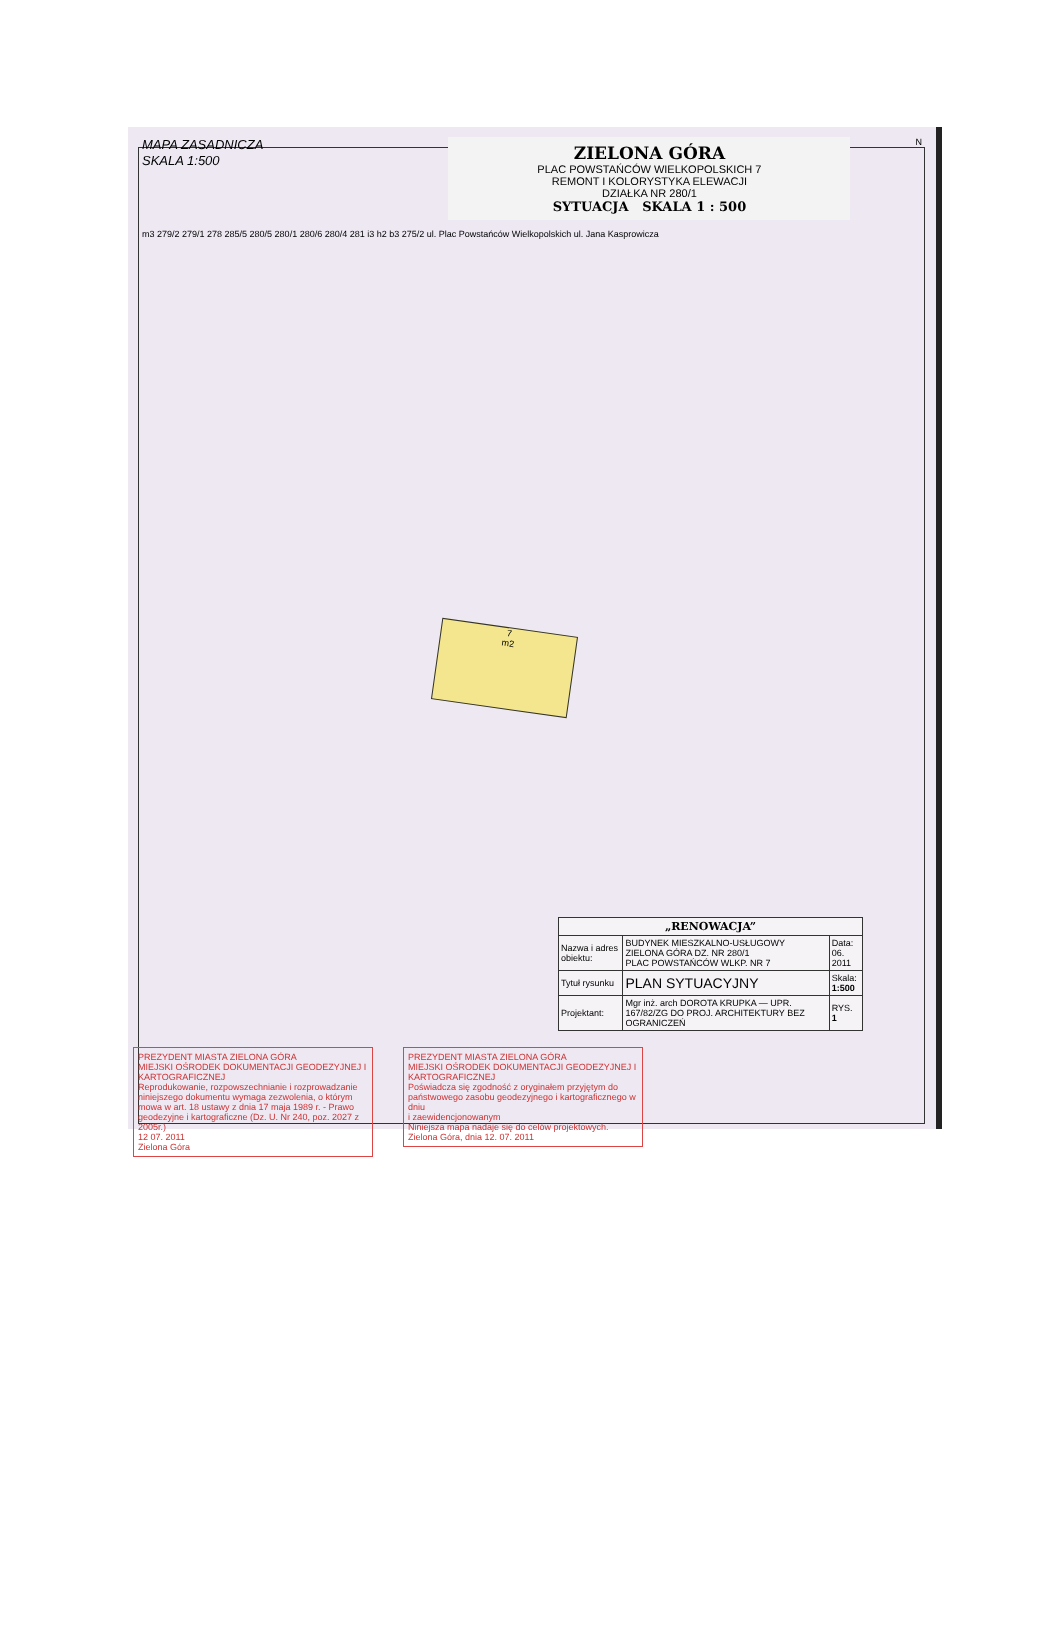MAPA ZASADNICZA
SKALA 1:500
ZIELONA GÓRA
PLAC POWSTAŃCÓW WIELKOPOLSKICH 7
REMONT I KOLORYSTYKA ELEWACJI
DZIAŁKA NR 280/1
SYTUACJA SKALA 1 : 500
N
m3 279/2 279/1 278 285/5 280/5 280/1 280/6 280/4 281 i3 h2 b3 275/2 ul. Plac Powstańców Wielkopolskich ul. Jana Kasprowicza
7
m2
| „RENOWACJA” | | |
| Nazwa i adres obiektu: | BUDYNEK MIESZKALNO-USŁUGOWY ZIELONA GÓRA DZ. NR 280/1 PLAC POWSTAŃCÓW WLKP. NR 7 | Data: 06. 2011 |
| Tytuł rysunku | PLAN SYTUACYJNY | Skala: 1:500 |
| Projektant: | Mgr inż. arch DOROTA KRUPKA — UPR. 167/82/ZG DO PROJ. ARCHITEKTURY BEZ OGRANICZEŃ | RYS. 1 |
PREZYDENT MIASTA ZIELONA GÓRA
MIEJSKI OŚRODEK DOKUMENTACJI GEODEZYJNEJ I KARTOGRAFICZNEJ
Reprodukowanie, rozpowszechnianie i rozprowadzanie niniejszego dokumentu wymaga zezwolenia, o którym mowa w art. 18 ustawy z dnia 17 maja 1989 r. - Prawo geodezyjne i kartograficzne (Dz. U. Nr 240, poz. 2027 z 2005r.)
12 07. 2011
Zielona Góra
PREZYDENT MIASTA ZIELONA GÓRA
MIEJSKI OŚRODEK DOKUMENTACJI GEODEZYJNEJ I KARTOGRAFICZNEJ
Poświadcza się zgodność z oryginałem przyjętym do państwowego zasobu geodezyjnego i kartograficznego w dniu
i zaewidencjonowanym
Niniejsza mapa nadaje się do celów projektowych.
Zielona Góra, dnia 12. 07. 2011